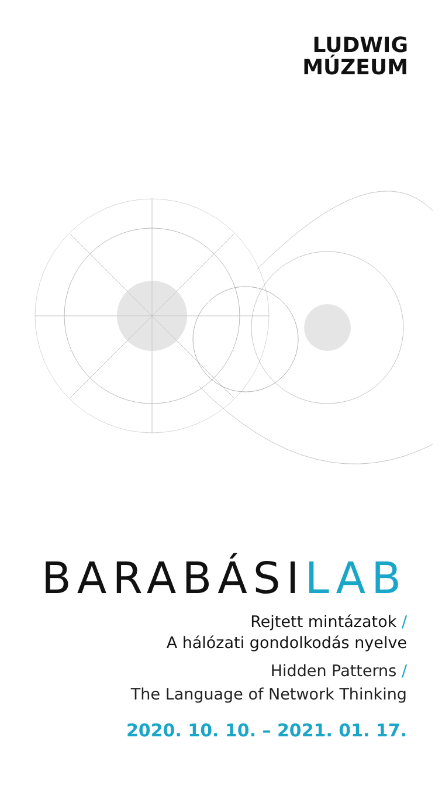LUDWIG
MÚZEUM
BARABÁSILAB
Rejtett mintázatok /
A hálózati gondolkodás nyelve
Hidden Patterns /
The Language of Network Thinking
2020. 10. 10. – 2021. 01. 17.